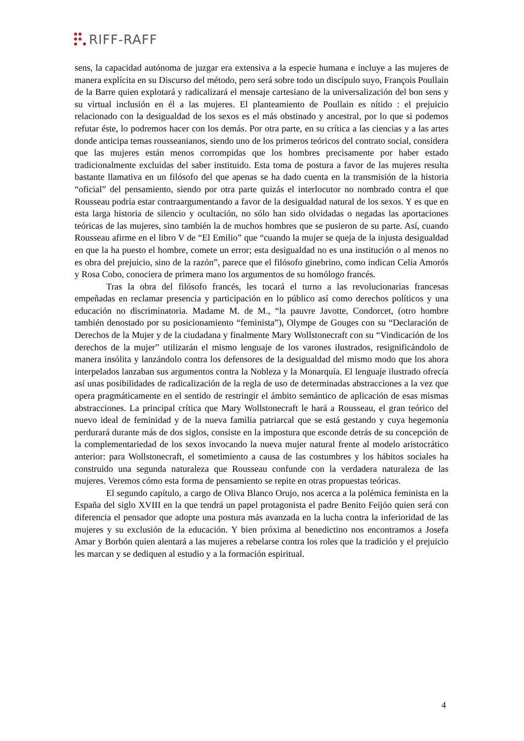RIFF-RAFF
sens, la capacidad autónoma de juzgar era extensiva a la especie humana e incluye a las mujeres de manera explícita en su Discurso del método, pero será sobre todo un discípulo suyo, François Poullain de la Barre quien explotará y radicalizará el mensaje cartesiano de la universalización del bon sens y su virtual inclusión en él a las mujeres. El planteamiento de Poullain es nítido : el prejuicio relacionado con la desigualdad de los sexos es el más obstinado y ancestral, por lo que si podemos refutar éste, lo podremos hacer con los demás. Por otra parte, en su crítica a las ciencias y a las artes donde anticipa temas rousseanianos, siendo uno de los primeros teóricos del contrato social, considera que las mujeres están menos corrompidas que los hombres precisamente por haber estado tradicionalmente excluidas del saber instituido. Esta toma de postura a favor de las mujeres resulta bastante llamativa en un filósofo del que apenas se ha dado cuenta en la transmisión de la historia “oficial” del pensamiento, siendo por otra parte quizás el interlocutor no nombrado contra el que Rousseau podría estar contraargumentando a favor de la desigualdad natural de los sexos. Y es que en esta larga historia de silencio y ocultación, no sólo han sido olvidadas o negadas las aportaciones teóricas de las mujeres, sino también la de muchos hombres que se pusieron de su parte. Así, cuando Rousseau afirme en el libro V de “El Emilio” que “cuando la mujer se queja de la injusta desigualdad en que la ha puesto el hombre, comete un error; esta desigualdad no es una institución o al menos no es obra del prejuicio, sino de la razón”, parece que el filósofo ginebrino, como indican Celia Amorós y Rosa Cobo, conociera de primera mano los argumentos de su homólogo francés.
Tras la obra del filósofo francés, les tocará el turno a las revolucionarias francesas empeñadas en reclamar presencia y participación en lo público así como derechos políticos y una educación no discriminatoria. Madame M. de M., “la pauvre Javotte, Condorcet, (otro hombre también denostado por su posicionamiento “feminista”), Olympe de Gouges con su “Declaración de Derechos de la Mujer y de la ciudadana y finalmente Mary Wollstonecraft con su “Vindicación de los derechos de la mujer” utilizarán el mismo lenguaje de los varones ilustrados, resignificándolo de manera insólita y lanzándolo contra los defensores de la desigualdad del mismo modo que los ahora interpelados lanzaban sus argumentos contra la Nobleza y la Monarquía. El lenguaje ilustrado ofrecía así unas posibilidades de radicalización de la regla de uso de determinadas abstracciones a la vez que opera pragmáticamente en el sentido de restringir el ámbito semántico de aplicación de esas mismas abstracciones. La principal crítica que Mary Wollstonecraft le hará a Rousseau, el gran teórico del nuevo ideal de feminidad y de la nueva familia patriarcal que se está gestando y cuya hegemonía perdurará durante más de dos siglos, consiste en la impostura que esconde detrás de su concepción de la complementariedad de los sexos invocando la nueva mujer natural frente al modelo aristocrático anterior: para Wollstonecraft, el sometimiento a causa de las costumbres y los hábitos sociales ha construido una segunda naturaleza que Rousseau confunde con la verdadera naturaleza de las mujeres. Veremos cómo esta forma de pensamiento se repite en otras propuestas teóricas.
El segundo capítulo, a cargo de Oliva Blanco Orujo, nos acerca a la polémica feminista en la España del siglo XVIII en la que tendrá un papel protagonista el padre Benito Feijóo quien será con diferencia el pensador que adopte una postura más avanzada en la lucha contra la inferioridad de las mujeres y su exclusión de la educación. Y bien próxima al benedictino nos encontramos a Josefa Amar y Borbón quien alentará a las mujeres a rebelarse contra los roles que la tradición y el prejuicio les marcan y se dediquen al estudio y a la formación espiritual.
4